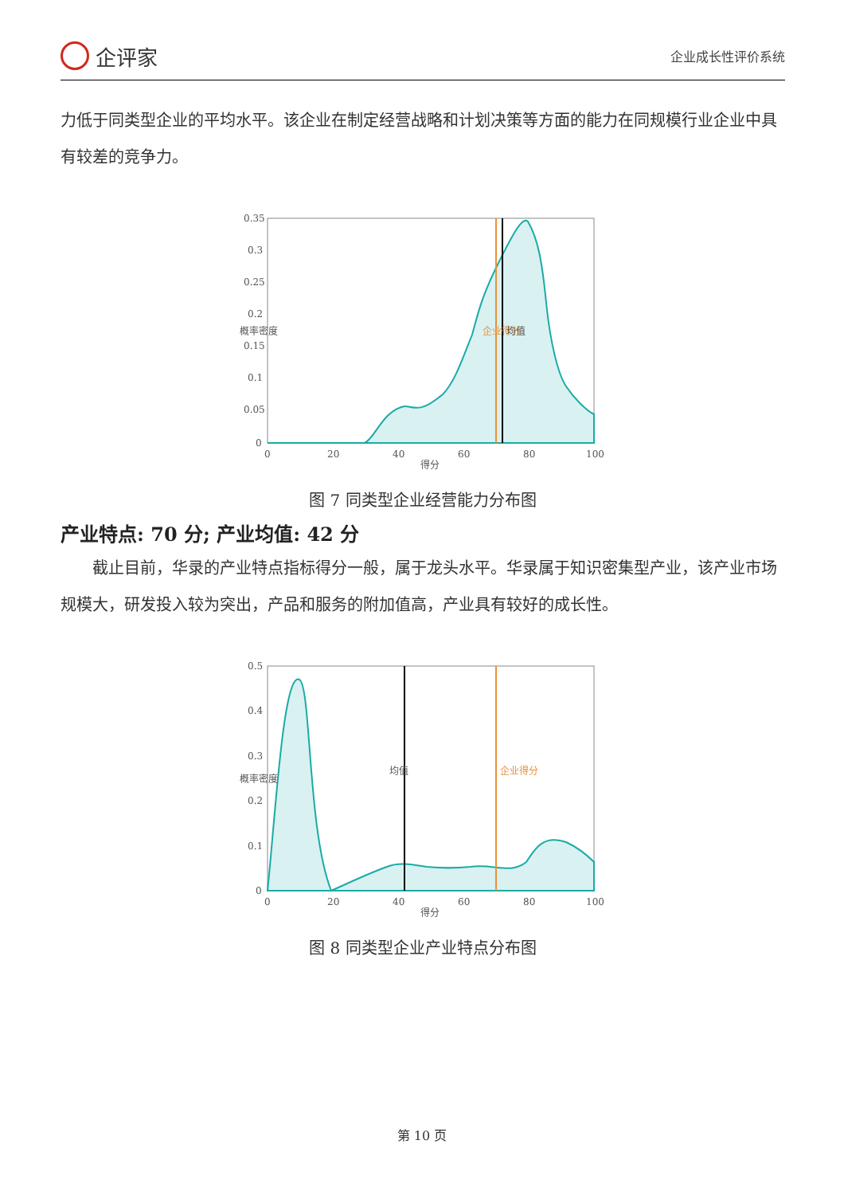企评家
企业成长性评价系统
力低于同类型企业的平均水平。该企业在制定经营战略和计划决策等方面的能力在同规模行业企业中具有较差的竞争力。
0.35
0.3
0.25
0.2
0.15
0.1
0.05
0
0
20
40
60
80
100
得分
概率密度
企业得分
均值
图 7 同类型企业经营能力分布图
产业特点: 70 分; 产业均值: 42 分
　　截止目前，华录的产业特点指标得分一般，属于龙头水平。华录属于知识密集型产业，该产业市场规模大，研发投入较为突出，产品和服务的附加值高，产业具有较好的成长性。
0.5
0.4
0.3
0.2
0.1
0
0
20
40
60
80
100
得分
概率密度
均值
企业得分
图 8 同类型企业产业特点分布图
第 10 页